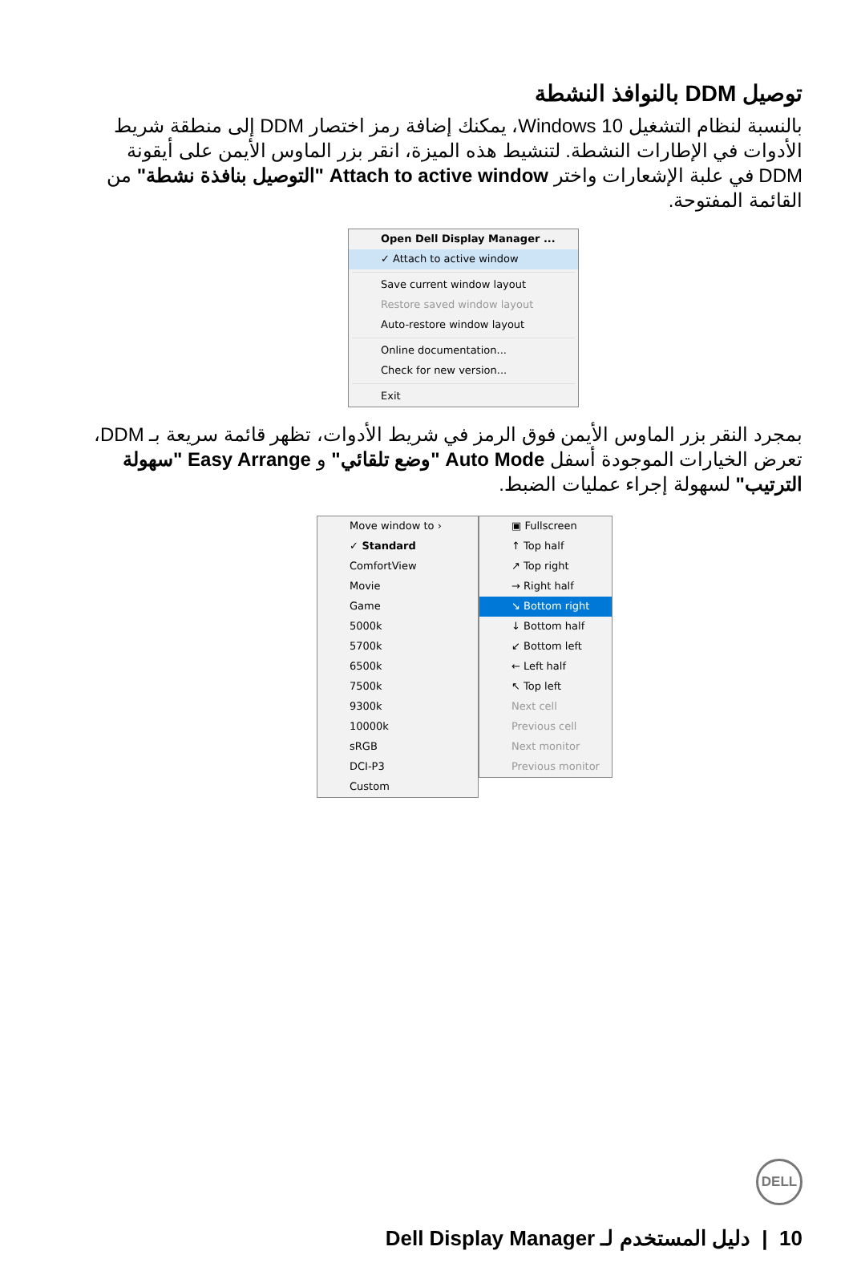توصيل DDM بالنوافذ النشطة
بالنسبة لنظام التشغيل Windows 10، يمكنك إضافة رمز اختصار DDM إلى منطقة شريط الأدوات في الإطارات النشطة. لتنشيط هذه الميزة، انقر بزر الماوس الأيمن على أيقونة DDM في علبة الإشعارات واختر Attach to active window "التوصيل بنافذة نشطة" من القائمة المفتوحة.
Open Dell Display Manager ...
✓ Attach to active window
Save current window layout
Restore saved window layout
Auto-restore window layout
Online documentation...
Check for new version...
Exit
بمجرد النقر بزر الماوس الأيمن فوق الرمز في شريط الأدوات، تظهر قائمة سريعة بـ DDM، تعرض الخيارات الموجودة أسفل Auto Mode "وضع تلقائي" و Easy Arrange "سهولة الترتيب" لسهولة إجراء عمليات الضبط.
Move window to ›
✓ Standard
ComfortView
Movie
Game
5000k
5700k
6500k
7500k
9300k
10000k
sRGB
DCI-P3
Custom
▣ Fullscreen
↑ Top half
↗ Top right
→ Right half
↘ Bottom right
↓ Bottom half
↙ Bottom left
← Left half
↖ Top left
Next cell
Previous cell
Next monitor
Previous monitor
DELL
10 | دليل المستخدم لـ Dell Display Manager